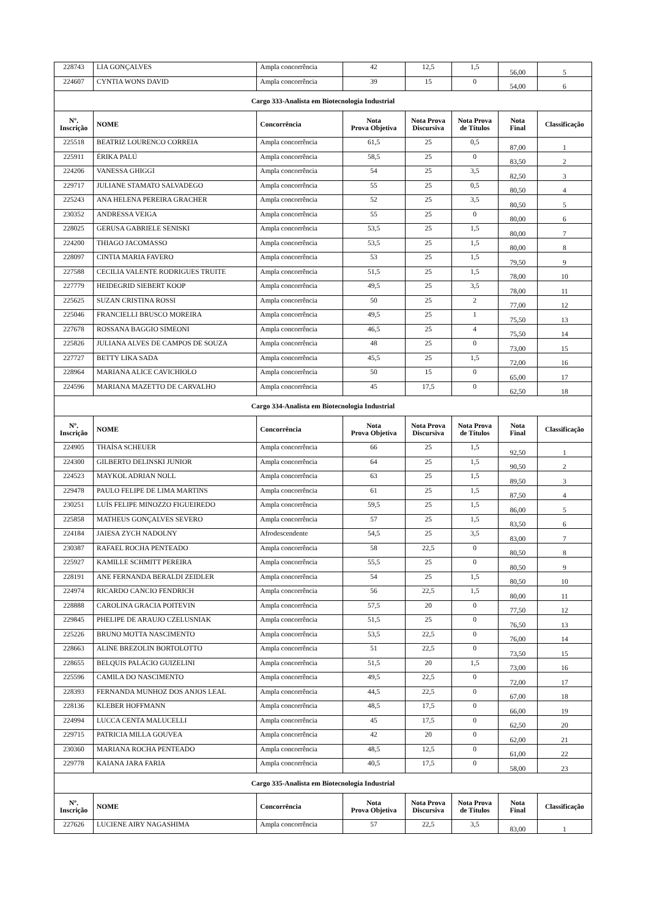| 228743 | LIA GONÇALVES | Ampla concorrência | 42 | 12,5 | 1,5 | 56,00 | 5 |
| 224607 | CYNTIA WONS DAVID | Ampla concorrência | 39 | 15 | 0 | 54,00 | 6 |
| Cargo 333-Analista em Biotecnologia Industrial | | | | | | | |
| Nº. Inscrição | NOME | Concorrência | Nota Prova Objetiva | Nota Prova Discursiva | Nota Prova de Títulos | Nota Final | Classificação |
| 225518 | BEATRIZ LOURENCO CORREIA | Ampla concorrência | 61,5 | 25 | 0,5 | 87,00 | 1 |
| 225911 | ÉRIKA PALÚ | Ampla concorrência | 58,5 | 25 | 0 | 83,50 | 2 |
| 224206 | VANESSA GHIGGI | Ampla concorrência | 54 | 25 | 3,5 | 82,50 | 3 |
| 229717 | JULIANE STAMATO SALVADEGO | Ampla concorrência | 55 | 25 | 0,5 | 80,50 | 4 |
| 225243 | ANA HELENA PEREIRA GRACHER | Ampla concorrência | 52 | 25 | 3,5 | 80,50 | 5 |
| 230352 | ANDRESSA VEIGA | Ampla concorrência | 55 | 25 | 0 | 80,00 | 6 |
| 228025 | GERUSA GABRIELE SENISKI | Ampla concorrência | 53,5 | 25 | 1,5 | 80,00 | 7 |
| 224200 | THIAGO JACOMASSO | Ampla concorrência | 53,5 | 25 | 1,5 | 80,00 | 8 |
| 228097 | CINTIA MARIA FAVERO | Ampla concorrência | 53 | 25 | 1,5 | 79,50 | 9 |
| 227588 | CECILIA VALENTE RODRIGUES TRUITE | Ampla concorrência | 51,5 | 25 | 1,5 | 78,00 | 10 |
| 227779 | HEIDEGRID SIEBERT KOOP | Ampla concorrência | 49,5 | 25 | 3,5 | 78,00 | 11 |
| 225625 | SUZAN CRISTINA ROSSI | Ampla concorrência | 50 | 25 | 2 | 77,00 | 12 |
| 225046 | FRANCIELLI BRUSCO MOREIRA | Ampla concorrência | 49,5 | 25 | 1 | 75,50 | 13 |
| 227678 | ROSSANA BAGGIO SIMEONI | Ampla concorrência | 46,5 | 25 | 4 | 75,50 | 14 |
| 225826 | JULIANA ALVES DE CAMPOS DE SOUZA | Ampla concorrência | 48 | 25 | 0 | 73,00 | 15 |
| 227727 | BETTY LIKA SADA | Ampla concorrência | 45,5 | 25 | 1,5 | 72,00 | 16 |
| 228964 | MARIANA ALICE CAVICHIOLO | Ampla concorrência | 50 | 15 | 0 | 65,00 | 17 |
| 224596 | MARIANA MAZETTO DE CARVALHO | Ampla concorrência | 45 | 17,5 | 0 | 62,50 | 18 |
| Cargo 334-Analista em Biotecnologia Industrial | | | | | | | |
| Nº. Inscrição | NOME | Concorrência | Nota Prova Objetiva | Nota Prova Discursiva | Nota Prova de Títulos | Nota Final | Classificação |
| 224905 | THAÍSA SCHEUER | Ampla concorrência | 66 | 25 | 1,5 | 92,50 | 1 |
| 224300 | GILBERTO DELINSKI JUNIOR | Ampla concorrência | 64 | 25 | 1,5 | 90,50 | 2 |
| 224523 | MAYKOL ADRIAN NOLL | Ampla concorrência | 63 | 25 | 1,5 | 89,50 | 3 |
| 229478 | PAULO FELIPE DE LIMA MARTINS | Ampla concorrência | 61 | 25 | 1,5 | 87,50 | 4 |
| 230251 | LUÍS FELIPE MINOZZO FIGUEIREDO | Ampla concorrência | 59,5 | 25 | 1,5 | 86,00 | 5 |
| 225858 | MATHEUS GONÇALVES SEVERO | Ampla concorrência | 57 | 25 | 1,5 | 83,50 | 6 |
| 224184 | JAIESA ZYCH NADOLNY | Afrodescendente | 54,5 | 25 | 3,5 | 83,00 | 7 |
| 230387 | RAFAEL ROCHA PENTEADO | Ampla concorrência | 58 | 22,5 | 0 | 80,50 | 8 |
| 225927 | KAMILLE SCHMITT PEREIRA | Ampla concorrência | 55,5 | 25 | 0 | 80,50 | 9 |
| 228191 | ANE FERNANDA BERALDI ZEIDLER | Ampla concorrência | 54 | 25 | 1,5 | 80,50 | 10 |
| 224974 | RICARDO CANCIO FENDRICH | Ampla concorrência | 56 | 22,5 | 1,5 | 80,00 | 11 |
| 228888 | CAROLINA GRACIA POITEVIN | Ampla concorrência | 57,5 | 20 | 0 | 77,50 | 12 |
| 229845 | PHELIPE DE ARAUJO CZELUSNIAK | Ampla concorrência | 51,5 | 25 | 0 | 76,50 | 13 |
| 225226 | BRUNO MOTTA NASCIMENTO | Ampla concorrência | 53,5 | 22,5 | 0 | 76,00 | 14 |
| 228663 | ALINE BREZOLIN BORTOLOTTO | Ampla concorrência | 51 | 22,5 | 0 | 73,50 | 15 |
| 228655 | BELQUIS PALÁCIO GUIZELINI | Ampla concorrência | 51,5 | 20 | 1,5 | 73,00 | 16 |
| 225596 | CAMILA DO NASCIMENTO | Ampla concorrência | 49,5 | 22,5 | 0 | 72,00 | 17 |
| 228393 | FERNANDA MUNHOZ DOS ANJOS LEAL | Ampla concorrência | 44,5 | 22,5 | 0 | 67,00 | 18 |
| 228136 | KLEBER HOFFMANN | Ampla concorrência | 48,5 | 17,5 | 0 | 66,00 | 19 |
| 224994 | LUCCA CENTA MALUCELLI | Ampla concorrência | 45 | 17,5 | 0 | 62,50 | 20 |
| 229715 | PATRICIA MILLA GOUVEA | Ampla concorrência | 42 | 20 | 0 | 62,00 | 21 |
| 230360 | MARIANA ROCHA PENTEADO | Ampla concorrência | 48,5 | 12,5 | 0 | 61,00 | 22 |
| 229778 | KAIANA JARA FARIA | Ampla concorrência | 40,5 | 17,5 | 0 | 58,00 | 23 |
| Cargo 335-Analista em Biotecnologia Industrial | | | | | | | |
| Nº. Inscrição | NOME | Concorrência | Nota Prova Objetiva | Nota Prova Discursiva | Nota Prova de Títulos | Nota Final | Classificação |
| 227626 | LUCIENE AIRY NAGASHIMA | Ampla concorrência | 57 | 22,5 | 3,5 | 83,00 | 1 |